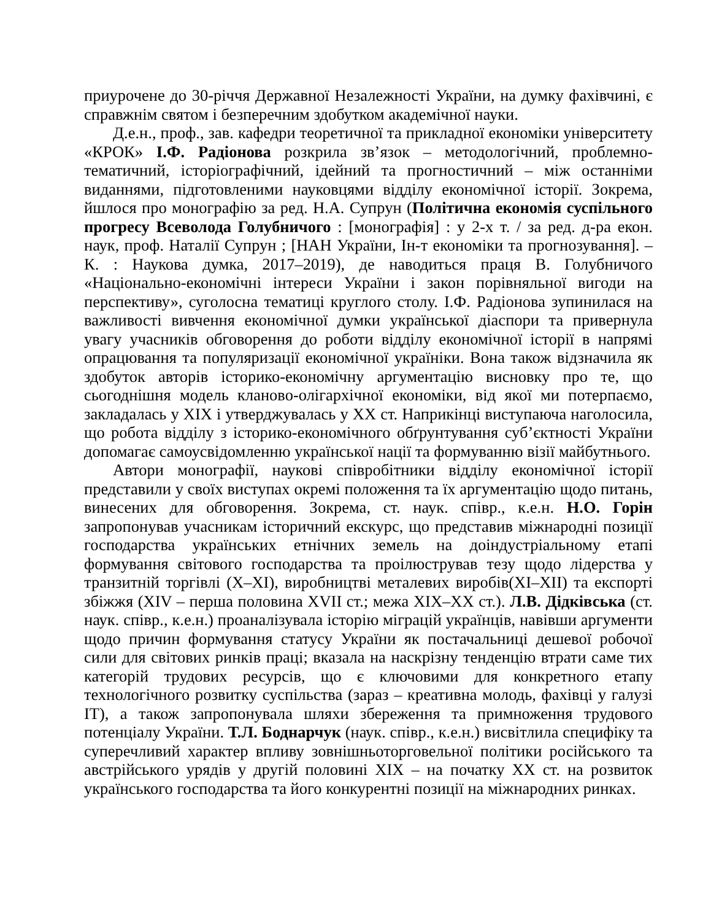приурочене до 30-річчя Державної Незалежності України, на думку фахівчині, є справжнім святом і безперечним здобутком академічної науки.
Д.е.н., проф., зав. кафедри теоретичної та прикладної економіки університету «КРОК» І.Ф. Радіонова розкрила зв’язок – методологічний, проблемно-тематичний, історіографічний, ідейний та прогностичний – між останніми виданнями, підготовленими науковцями відділу економічної історії. Зокрема, йшлося про монографію за ред. Н.А. Супрун (Політична економія суспільного прогресу Всеволода Голубничого : [монографія] : у 2-х т. / за ред. д-ра екон. наук, проф. Наталії Супрун ; [НАН України, Ін-т економіки та прогнозування]. – К. : Наукова думка, 2017–2019), де наводиться праця В. Голубничого «Національно-економічні інтереси України і закон порівняльної вигоди на перспективу», суголосна тематиці круглого столу. І.Ф. Радіонова зупинилася на важливості вивчення економічної думки української діаспори та привернула увагу учасників обговорення до роботи відділу економічної історії в напрямі опрацювання та популяризації економічної україніки. Вона також відзначила як здобуток авторів історико-економічну аргументацію висновку про те, що сьогоднішня модель кланово-олігархічної економіки, від якої ми потерпаємо, закладалась у XIX і утверджувалась у XX ст. Наприкінці виступаюча наголосила, що робота відділу з історико-економічного обґрунтування суб’єктності України допомагає самоусвідомленню української нації та формуванню візії майбутнього.
Автори монографії, наукові співробітники відділу економічної історії представили у своїх виступах окремі положення та їх аргументацію щодо питань, винесених для обговорення. Зокрема, ст. наук. співр., к.е.н. Н.О. Горін запропонував учасникам історичний екскурс, що представив міжнародні позиції господарства українських етнічних земель на доіндустріальному етапі формування світового господарства та проілюстрував тезу щодо лідерства у транзитній торгівлі (X–XI), виробництві металевих виробів(XI–XII) та експорті збіжжя (XIV – перша половина XVII ст.; межа XIX–XX ст.). Л.В. Дідківська (ст. наук. співр., к.е.н.) проаналізувала історію міграцій українців, навівши аргументи щодо причин формування статусу України як постачальниці дешевої робочої сили для світових ринків праці; вказала на наскрізну тенденцію втрати саме тих категорій трудових ресурсів, що є ключовими для конкретного етапу технологічного розвитку суспільства (зараз – креативна молодь, фахівці у галузі IT), а також запропонувала шляхи збереження та примноження трудового потенціалу України. Т.Л. Боднарчук (наук. співр., к.е.н.) висвітлила специфіку та суперечливий характер впливу зовнішньоторговельної політики російського та австрійського урядів у другій половині XIX – на початку XX ст. на розвиток українського господарства та його конкурентні позиції на міжнародних ринках.